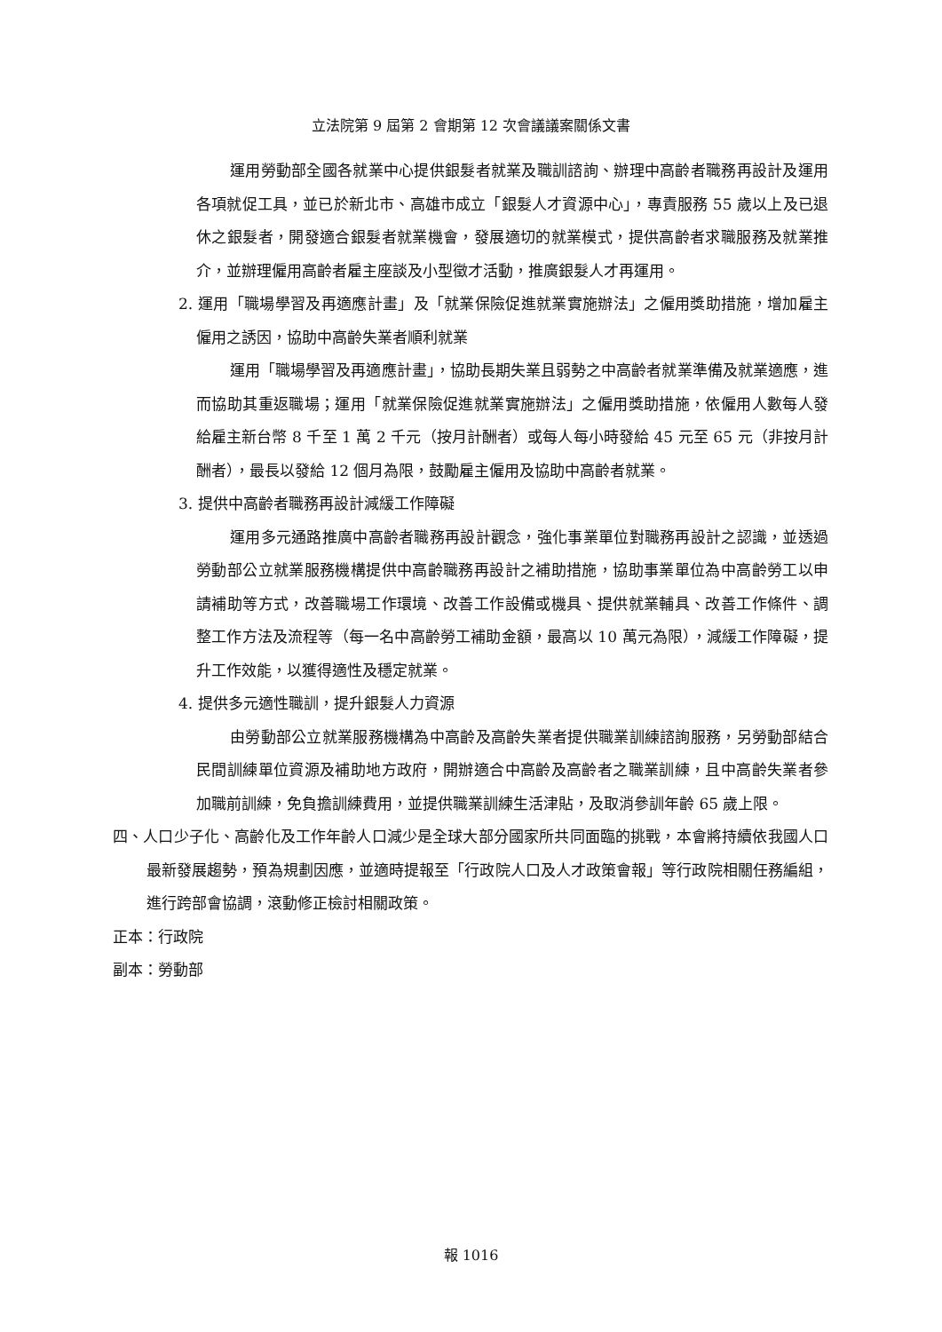立法院第 9 屆第 2 會期第 12 次會議議案關係文書
運用勞動部全國各就業中心提供銀髮者就業及職訓諮詢、辦理中高齡者職務再設計及運用各項就促工具，並已於新北市、高雄市成立「銀髮人才資源中心」，專責服務 55 歲以上及已退休之銀髮者，開發適合銀髮者就業機會，發展適切的就業模式，提供高齡者求職服務及就業推介，並辦理僱用高齡者雇主座談及小型徵才活動，推廣銀髮人才再運用。
2. 運用「職場學習及再適應計畫」及「就業保險促進就業實施辦法」之僱用獎助措施，增加雇主僱用之誘因，協助中高齡失業者順利就業
運用「職場學習及再適應計畫」，協助長期失業且弱勢之中高齡者就業準備及就業適應，進而協助其重返職場；運用「就業保險促進就業實施辦法」之僱用獎助措施，依僱用人數每人發給雇主新台幣 8 千至 1 萬 2 千元（按月計酬者）或每人每小時發給 45 元至 65 元（非按月計酬者），最長以發給 12 個月為限，鼓勵雇主僱用及協助中高齡者就業。
3. 提供中高齡者職務再設計減緩工作障礙
運用多元通路推廣中高齡者職務再設計觀念，強化事業單位對職務再設計之認識，並透過勞動部公立就業服務機構提供中高齡職務再設計之補助措施，協助事業單位為中高齡勞工以申請補助等方式，改善職場工作環境、改善工作設備或機具、提供就業輔具、改善工作條件、調整工作方法及流程等（每一名中高齡勞工補助金額，最高以 10 萬元為限），減緩工作障礙，提升工作效能，以獲得適性及穩定就業。
4. 提供多元適性職訓，提升銀髮人力資源
由勞動部公立就業服務機構為中高齡及高齡失業者提供職業訓練諮詢服務，另勞動部結合民間訓練單位資源及補助地方政府，開辦適合中高齡及高齡者之職業訓練，且中高齡失業者參加職前訓練，免負擔訓練費用，並提供職業訓練生活津貼，及取消參訓年齡 65 歲上限。
四、人口少子化、高齡化及工作年齡人口減少是全球大部分國家所共同面臨的挑戰，本會將持續依我國人口最新發展趨勢，預為規劃因應，並適時提報至「行政院人口及人才政策會報」等行政院相關任務編組，進行跨部會協調，滾動修正檢討相關政策。
正本：行政院
副本：勞動部
報 1016